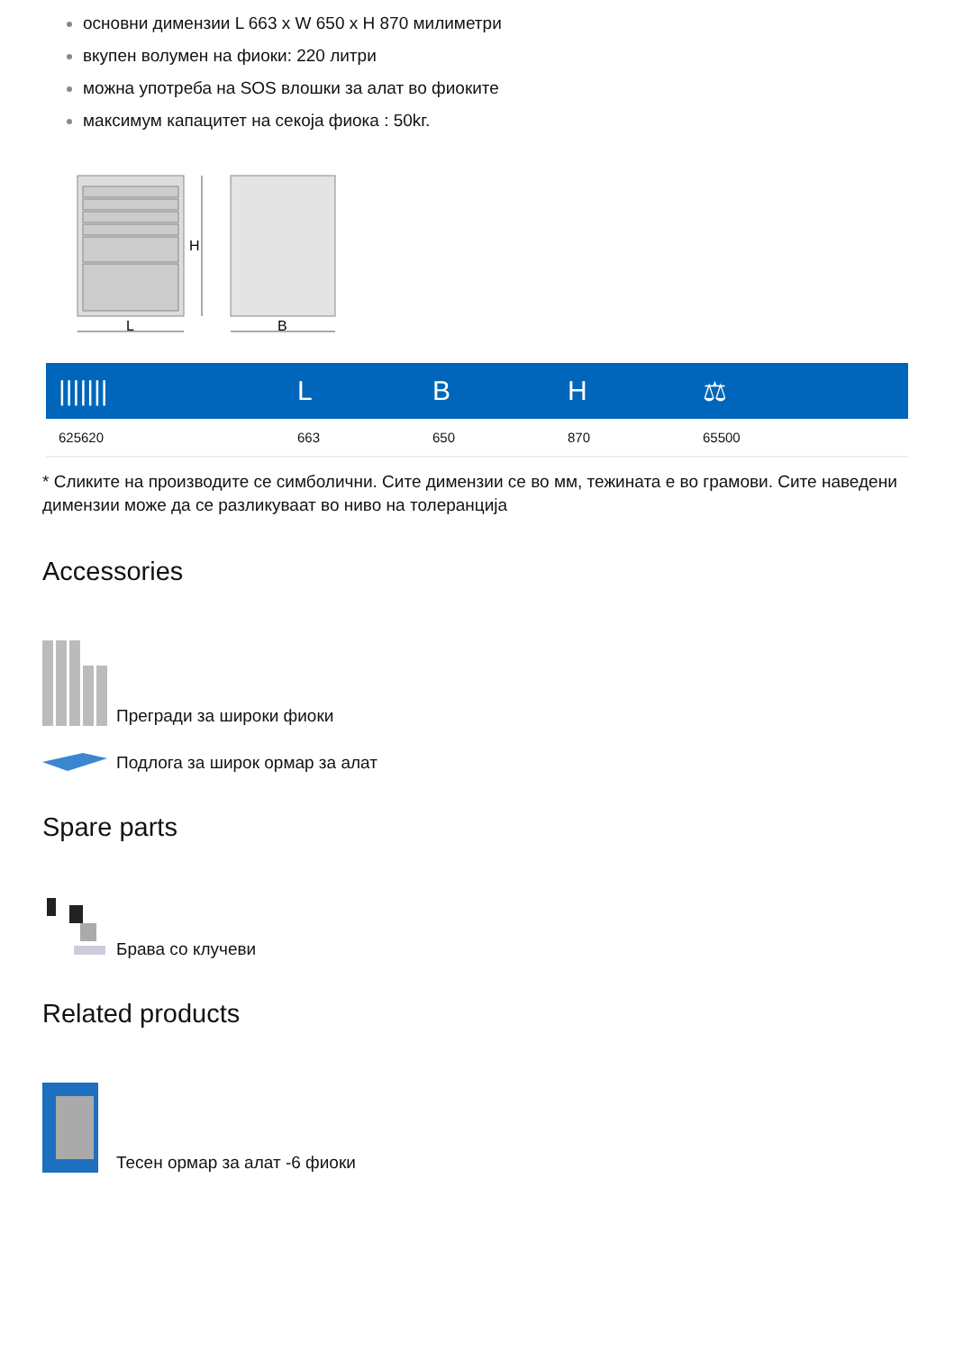основни димензии L 663 x W 650 x H 870 милиметри
вкупен волумен на фиоки: 220 литри
можна употреба на SOS влошки за алат во фиоките
максимум капацитет на секоја фиока : 50kг.
H
L
B
| /////// | L | B | H | ⚖ |
| --- | --- | --- | --- | --- |
| 625620 | 663 | 650 | 870 | 65500 |
* Сликите на производите се симболични. Сите димензии се во мм, тежината е во грамови. Сите наведени димензии може да се разликуваат во ниво на толеранција
Accessories
Прегради за широки фиоки
Подлога за широк ормар за алат
Spare parts
Брава со клучеви
Related products
Тесен ормар за алат -6 фиоки